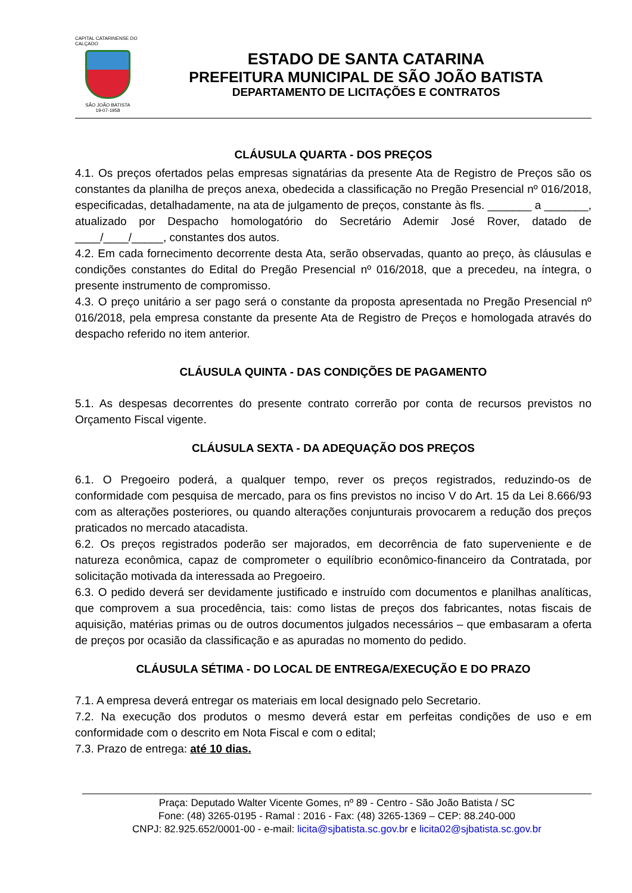CAPITAL CATARINENSE DO CALÇADO
SÃO JOÃO BATISTA
19-07-1958
ESTADO DE SANTA CATARINA
PREFEITURA MUNICIPAL DE SÃO JOÃO BATISTA
DEPARTAMENTO DE LICITAÇÕES E CONTRATOS
CLÁUSULA QUARTA - DOS PREÇOS
4.1. Os preços ofertados pelas empresas signatárias da presente Ata de Registro de Preços são os constantes da planilha de preços anexa, obedecida a classificação no Pregão Presencial nº 016/2018, especificadas, detalhadamente, na ata de julgamento de preços, constante às fls. _______ a _______, atualizado por Despacho homologatório do Secretário Ademir José Rover, datado de ____/____/_____, constantes dos autos.
4.2. Em cada fornecimento decorrente desta Ata, serão observadas, quanto ao preço, às cláusulas e condições constantes do Edital do Pregão Presencial nº 016/2018, que a precedeu, na íntegra, o presente instrumento de compromisso.
4.3. O preço unitário a ser pago será o constante da proposta apresentada no Pregão Presencial nº 016/2018, pela empresa constante da presente Ata de Registro de Preços e homologada através do despacho referido no item anterior.
CLÁUSULA QUINTA - DAS CONDIÇÕES DE PAGAMENTO
5.1. As despesas decorrentes do presente contrato correrão por conta de recursos previstos no Orçamento Fiscal vigente.
CLÁUSULA SEXTA - DA ADEQUAÇÃO DOS PREÇOS
6.1. O Pregoeiro poderá, a qualquer tempo, rever os preços registrados, reduzindo-os de conformidade com pesquisa de mercado, para os fins previstos no inciso V do Art. 15 da Lei 8.666/93 com as alterações posteriores, ou quando alterações conjunturais provocarem a redução dos preços praticados no mercado atacadista.
6.2. Os preços registrados poderão ser majorados, em decorrência de fato superveniente e de natureza econômica, capaz de comprometer o equilíbrio econômico-financeiro da Contratada, por solicitação motivada da interessada ao Pregoeiro.
6.3. O pedido deverá ser devidamente justificado e instruído com documentos e planilhas analíticas, que comprovem a sua procedência, tais: como listas de preços dos fabricantes, notas fiscais de aquisição, matérias primas ou de outros documentos julgados necessários – que embasaram a oferta de preços por ocasião da classificação e as apuradas no momento do pedido.
CLÁUSULA SÉTIMA - DO LOCAL DE ENTREGA/EXECUÇÃO E DO PRAZO
7.1. A empresa deverá entregar os materiais em local designado pelo Secretario.
7.2. Na execução dos produtos o mesmo deverá estar em perfeitas condições de uso e em conformidade com o descrito em Nota Fiscal e com o edital;
7.3. Prazo de entrega: até 10 dias.
Praça: Deputado Walter Vicente Gomes, nº 89 - Centro - São João Batista / SC
Fone: (48) 3265-0195 - Ramal : 2016 - Fax: (48) 3265-1369 – CEP: 88.240-000
CNPJ: 82.925.652/0001-00 - e-mail: licita@sjbatista.sc.gov.br e licita02@sjbatista.sc.gov.br